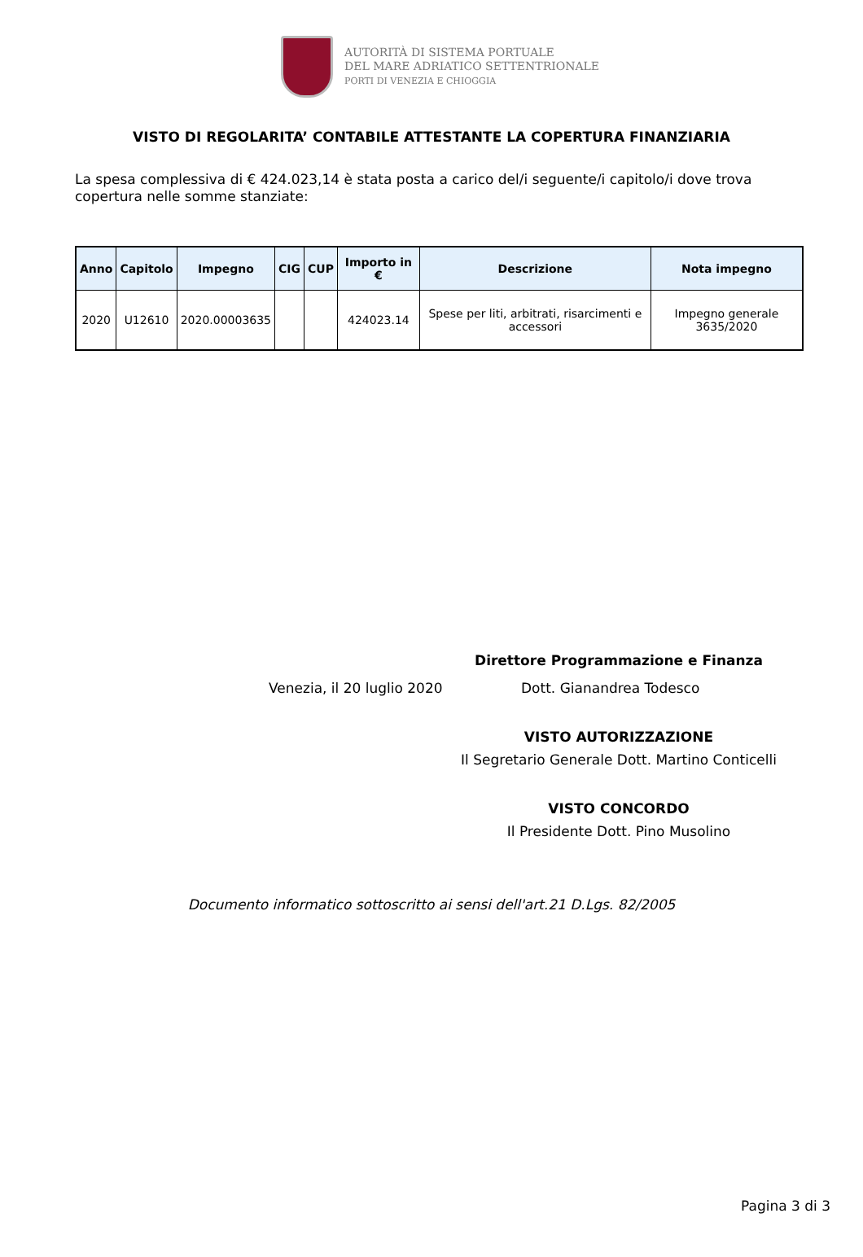AUTORITÀ DI SISTEMA PORTUALE
DEL MARE ADRIATICO SETTENTRIONALE
PORTI DI VENEZIA E CHIOGGIA
VISTO DI REGOLARITA’ CONTABILE ATTESTANTE LA COPERTURA FINANZIARIA
La spesa complessiva di € 424.023,14 è stata posta a carico del/i seguente/i capitolo/i dove trova copertura nelle somme stanziate:
| Anno | Capitolo | Impegno | CIG | CUP | Importo in € | Descrizione | Nota impegno |
| --- | --- | --- | --- | --- | --- | --- | --- |
| 2020 | U12610 | 2020.00003635 | | | 424023.14 | Spese per liti, arbitrati, risarcimenti e accessori | Impegno generale 3635/2020 |
Direttore Programmazione e Finanza
Venezia, il 20 luglio 2020 Dott. Gianandrea Todesco
VISTO AUTORIZZAZIONE
Il Segretario Generale Dott. Martino Conticelli
VISTO CONCORDO
Il Presidente Dott. Pino Musolino
Documento informatico sottoscritto ai sensi dell'art.21 D.Lgs. 82/2005
Pagina 3 di 3